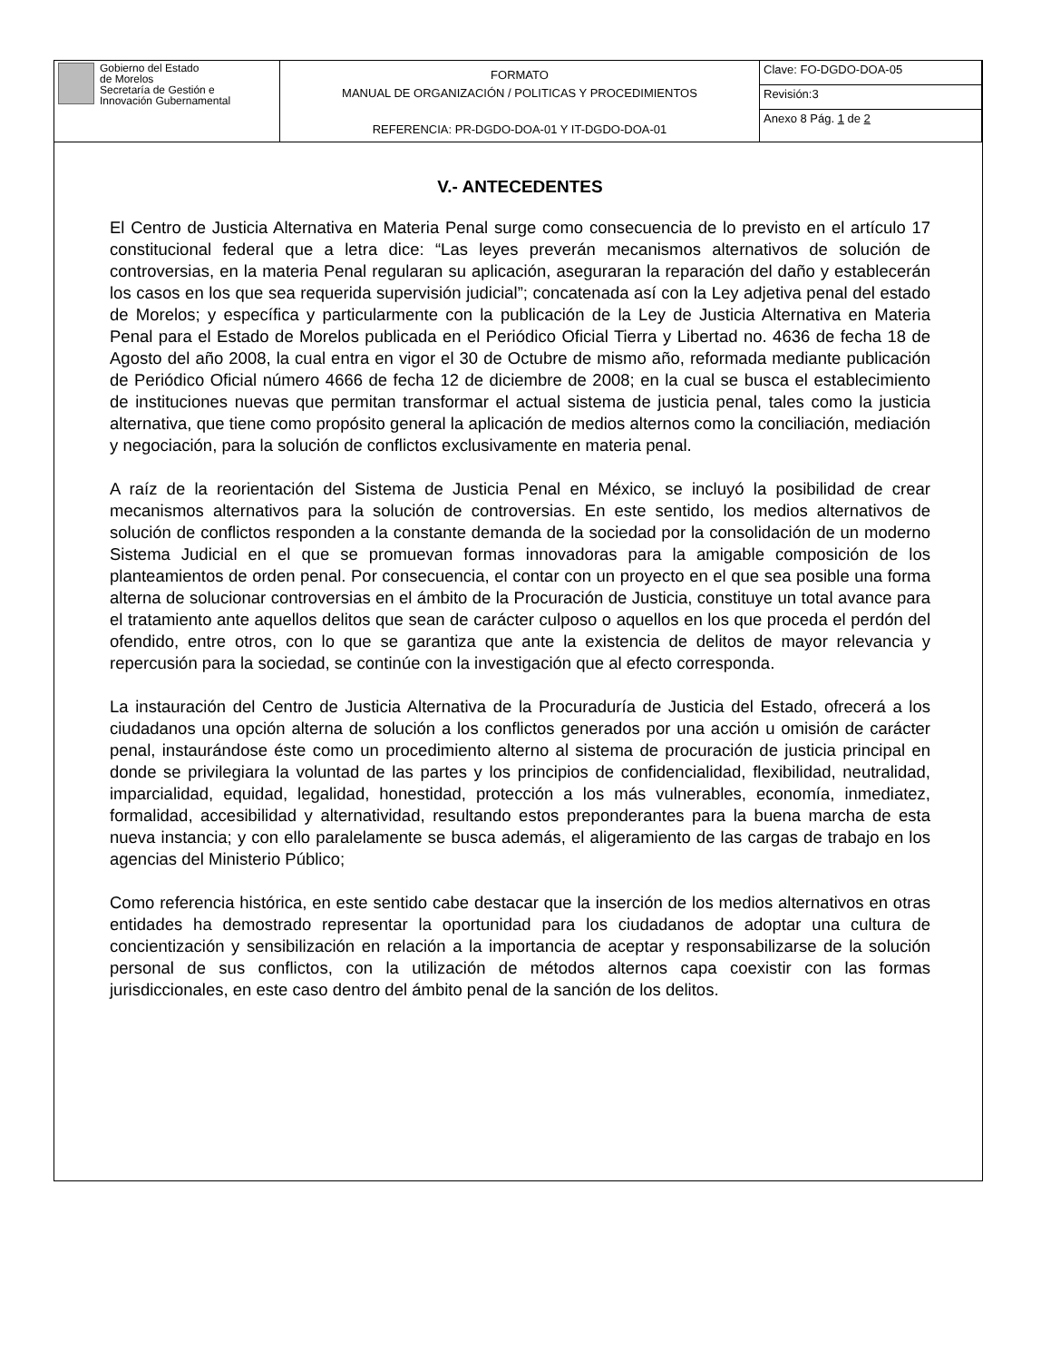| Gobierno del Estado de Morelos Secretaría de Gestión e Innovación Gubernamental | FORMATO MANUAL DE ORGANIZACIÓN / POLITICAS Y PROCEDIMIENTOS REFERENCIA: PR-DGDO-DOA-01 Y IT-DGDO-DOA-01 | Clave: FO-DGDO-DOA-05 |
| | | Revisión:3 |
| | | Anexo 8 Pág. 1 de 2 |
V.- ANTECEDENTES
El Centro de Justicia Alternativa en Materia Penal surge como consecuencia de lo previsto en el artículo 17 constitucional federal que a letra dice: “Las leyes preverán mecanismos alternativos de solución de controversias, en la materia Penal regularan su aplicación, aseguraran la reparación del daño y establecerán los casos en los que sea requerida supervisión judicial”; concatenada así con la Ley adjetiva penal del estado de Morelos; y específica y particularmente con la publicación de la Ley de Justicia Alternativa en Materia Penal para el Estado de Morelos publicada en el Periódico Oficial Tierra y Libertad no. 4636 de fecha 18 de Agosto del año 2008, la cual entra en vigor el 30 de Octubre de mismo año, reformada mediante publicación de Periódico Oficial número 4666 de fecha 12 de diciembre de 2008; en la cual se busca el establecimiento de instituciones nuevas que permitan transformar el actual sistema de justicia penal, tales como la justicia alternativa, que tiene como propósito general la aplicación de medios alternos como la conciliación, mediación y negociación, para la solución de conflictos exclusivamente en materia penal.
A raíz de la reorientación del Sistema de Justicia Penal en México, se incluyó la posibilidad de crear mecanismos alternativos para la solución de controversias. En este sentido, los medios alternativos de solución de conflictos responden a la constante demanda de la sociedad por la consolidación de un moderno Sistema Judicial en el que se promuevan formas innovadoras para la amigable composición de los planteamientos de orden penal. Por consecuencia, el contar con un proyecto en el que sea posible una forma alterna de solucionar controversias en el ámbito de la Procuración de Justicia, constituye un total avance para el tratamiento ante aquellos delitos que sean de carácter culposo o aquellos en los que proceda el perdón del ofendido, entre otros, con lo que se garantiza que ante la existencia de delitos de mayor relevancia y repercusión para la sociedad, se continúe con la investigación que al efecto corresponda.
La instauración del Centro de Justicia Alternativa de la Procuraduría de Justicia del Estado, ofrecerá a los ciudadanos una opción alterna de solución a los conflictos generados por una acción u omisión de carácter penal, instaurándose éste como un procedimiento alterno al sistema de procuración de justicia principal en donde se privilegiara la voluntad de las partes y los principios de confidencialidad, flexibilidad, neutralidad, imparcialidad, equidad, legalidad, honestidad, protección a los más vulnerables, economía, inmediatez, formalidad, accesibilidad y alternatividad, resultando estos preponderantes para la buena marcha de esta nueva instancia; y con ello paralelamente se busca además, el aligeramiento de las cargas de trabajo en los agencias del Ministerio Público;
Como referencia histórica, en este sentido cabe destacar que la inserción de los medios alternativos en otras entidades ha demostrado representar la oportunidad para los ciudadanos de adoptar una cultura de concientización y sensibilización en relación a la importancia de aceptar y responsabilizarse de la solución personal de sus conflictos, con la utilización de métodos alternos capa coexistir con las formas jurisdiccionales, en este caso dentro del ámbito penal de la sanción de los delitos.